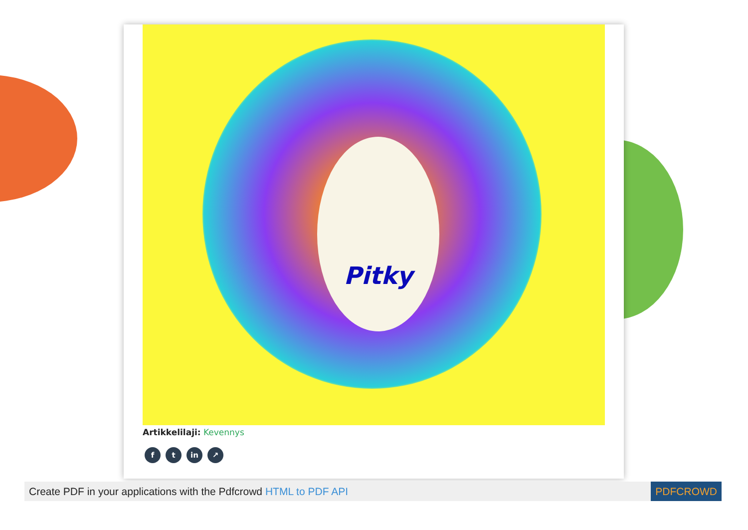Pitky
Artikkelilaji: Kevennys
ft in ↗
Create PDF in your applications with the Pdfcrowd HTML to PDF API PDFCROWD